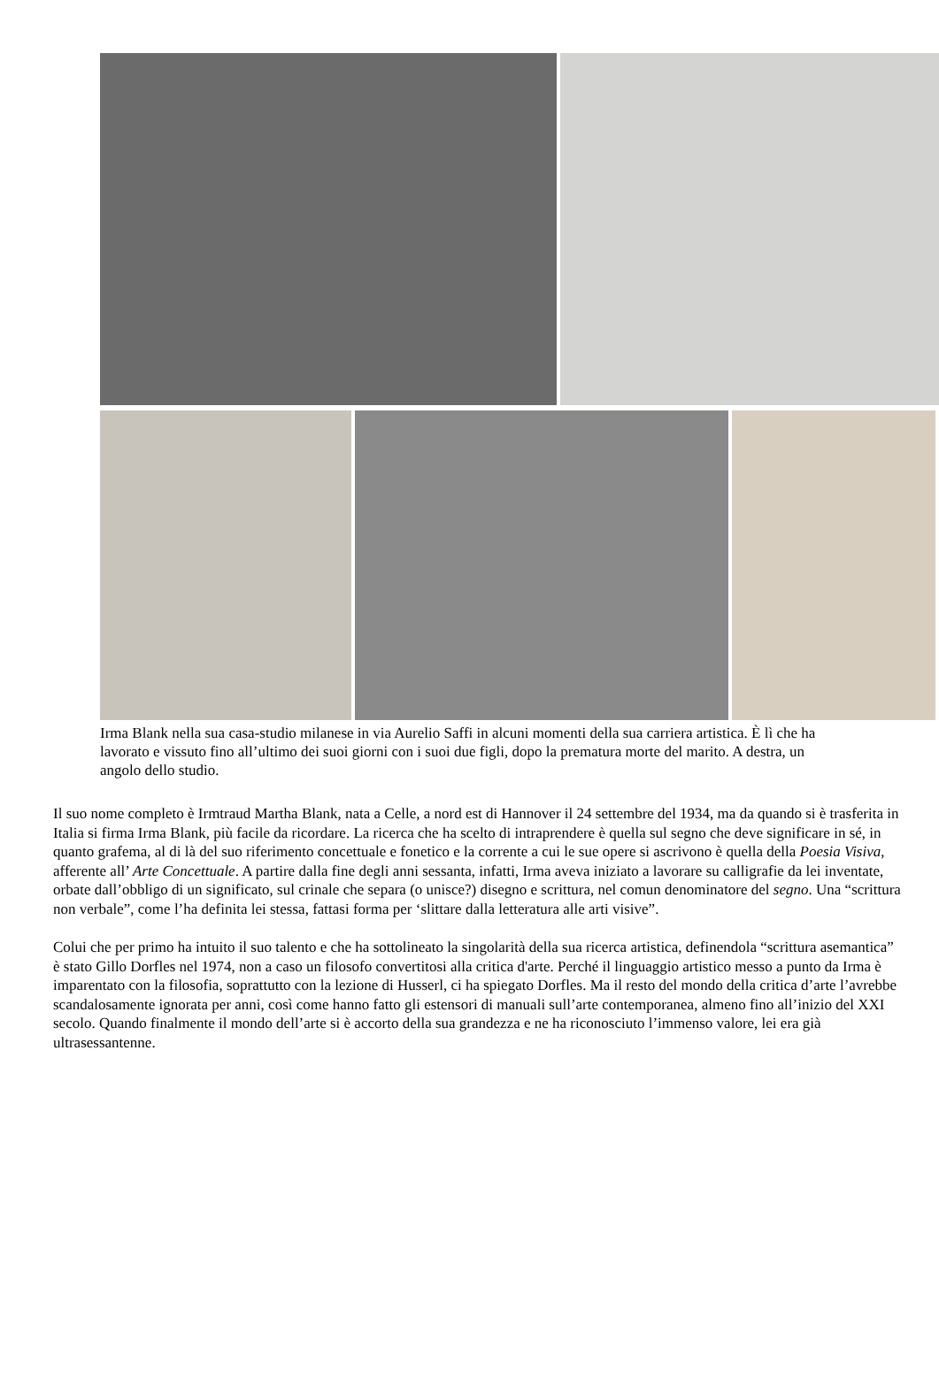Irma Blank nella sua casa-studio milanese in via Aurelio Saffi in alcuni momenti della sua carriera artistica. È lì che ha lavorato e vissuto fino all’ultimo dei suoi giorni con i suoi due figli, dopo la prematura morte del marito. A destra, un angolo dello studio.
Il suo nome completo è Irmtraud Martha Blank, nata a Celle, a nord est di Hannover il 24 settembre del 1934, ma da quando si è trasferita in Italia si firma Irma Blank, più facile da ricordare. La ricerca che ha scelto di intraprendere è quella sul segno che deve significare in sé, in quanto grafema, al di là del suo riferimento concettuale e fonetico e la corrente a cui le sue opere si ascrivono è quella della Poesia Visiva, afferente all’ Arte Concettuale. A partire dalla fine degli anni sessanta, infatti, Irma aveva iniziato a lavorare su calligrafie da lei inventate, orbate dall’obbligo di un significato, sul crinale che separa (o unisce?) disegno e scrittura, nel comun denominatore del segno. Una “scrittura non verbale”, come l’ha definita lei stessa, fattasi forma per ‘slittare dalla letteratura alle arti visive”.
Colui che per primo ha intuito il suo talento e che ha sottolineato la singolarità della sua ricerca artistica, definendola “scrittura asemantica” è stato Gillo Dorfles nel 1974, non a caso un filosofo convertitosi alla critica d'arte. Perché il linguaggio artistico messo a punto da Irma è imparentato con la filosofia, soprattutto con la lezione di Husserl, ci ha spiegato Dorfles. Ma il resto del mondo della critica d’arte l’avrebbe scandalosamente ignorata per anni, così come hanno fatto gli estensori di manuali sull’arte contemporanea, almeno fino all’inizio del XXI secolo. Quando finalmente il mondo dell’arte si è accorto della sua grandezza e ne ha riconosciuto l’immenso valore, lei era già ultrasessantenne.